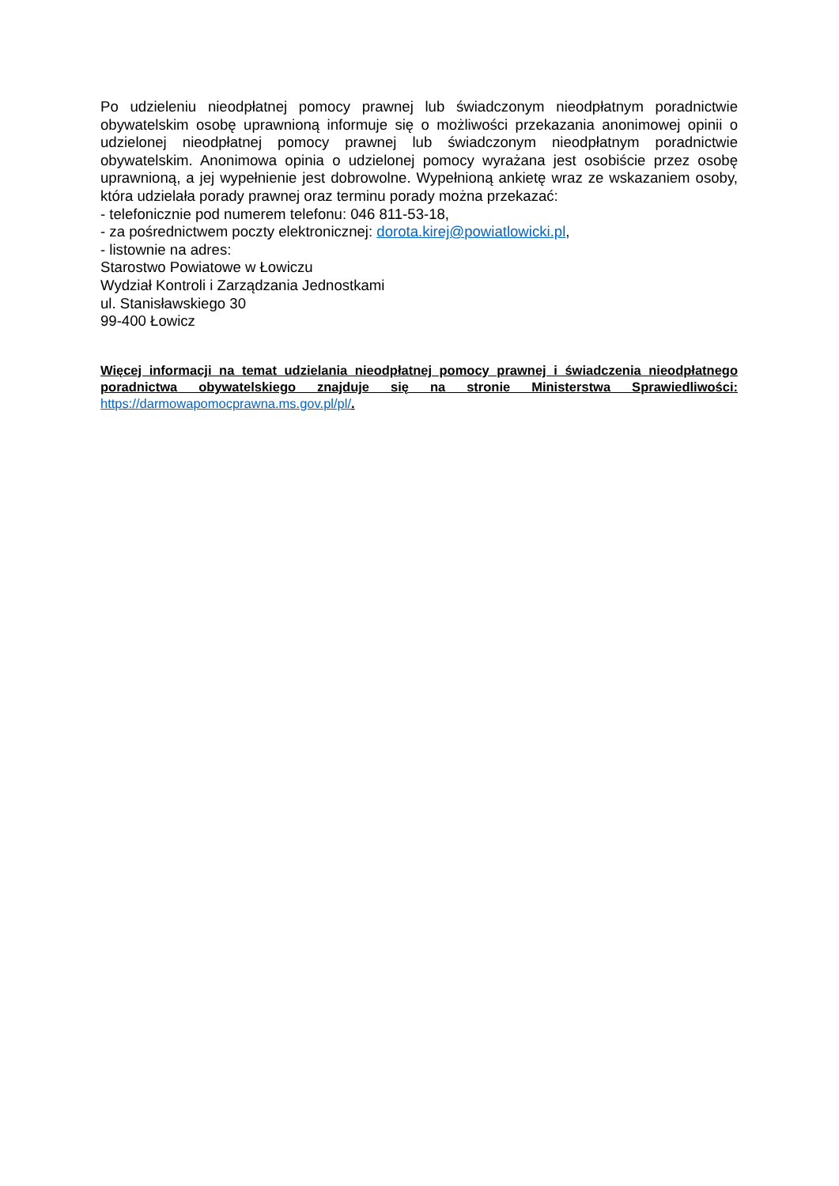Po udzieleniu nieodpłatnej pomocy prawnej lub świadczonym nieodpłatnym poradnictwie obywatelskim osobę uprawnioną informuje się o możliwości przekazania anonimowej opinii o udzielonej nieodpłatnej pomocy prawnej lub świadczonym nieodpłatnym poradnictwie obywatelskim. Anonimowa opinia o udzielonej pomocy wyrażana jest osobiście przez osobę uprawnioną, a jej wypełnienie jest dobrowolne. Wypełnioną ankietę wraz ze wskazaniem osoby, która udzielała porady prawnej oraz terminu porady można przekazać:
- telefonicznie pod numerem telefonu: 046 811-53-18,
- za pośrednictwem poczty elektronicznej: dorota.kirej@powiatlowicki.pl,
- listownie na adres:
Starostwo Powiatowe w Łowiczu
Wydział Kontroli i Zarządzania Jednostkami
ul. Stanisławskiego 30
99-400 Łowicz
Więcej informacji na temat udzielania nieodpłatnej pomocy prawnej i świadczenia nieodpłatnego poradnictwa obywatelskiego znajduje się na stronie Ministerstwa Sprawiedliwości: https://darmowapomocprawna.ms.gov.pl/pl/.